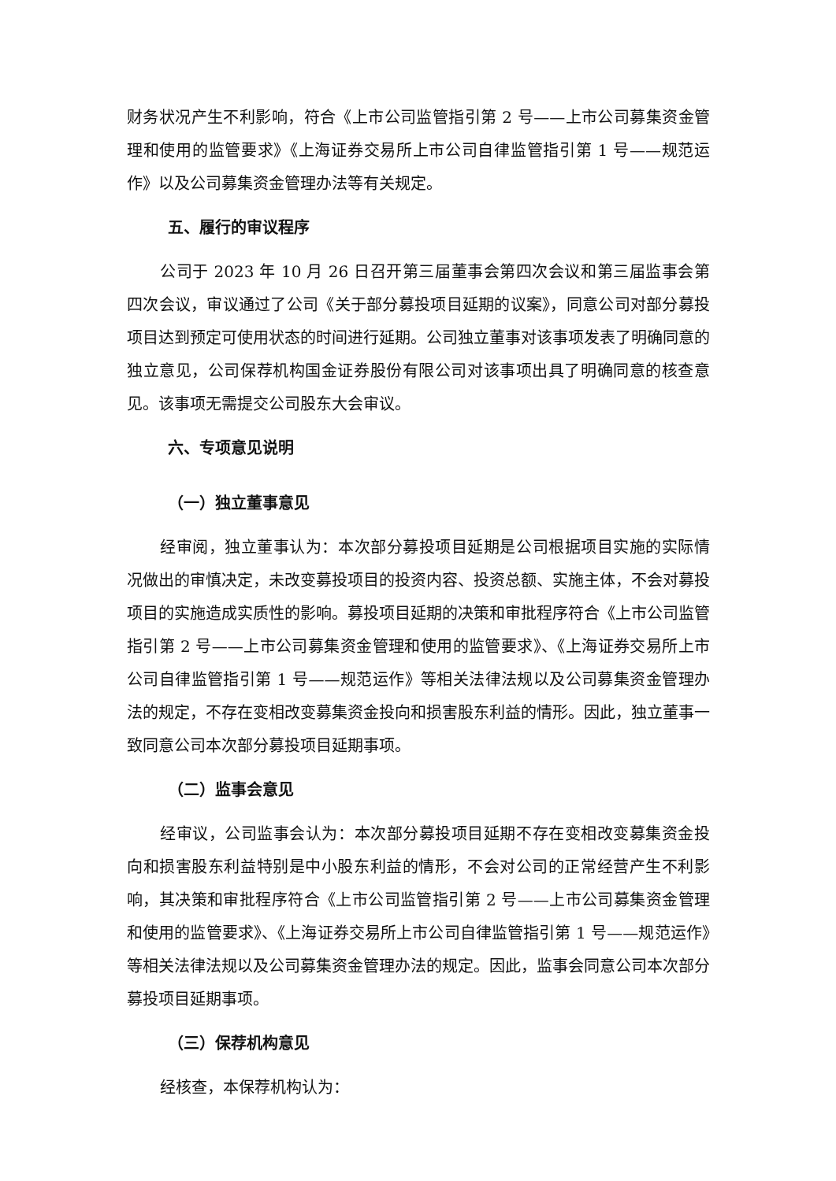财务状况产生不利影响，符合《上市公司监管指引第 2 号——上市公司募集资金管理和使用的监管要求》《上海证券交易所上市公司自律监管指引第 1 号——规范运作》以及公司募集资金管理办法等有关规定。
五、履行的审议程序
公司于 2023 年 10 月 26 日召开第三届董事会第四次会议和第三届监事会第四次会议，审议通过了公司《关于部分募投项目延期的议案》，同意公司对部分募投项目达到预定可使用状态的时间进行延期。公司独立董事对该事项发表了明确同意的独立意见，公司保荐机构国金证券股份有限公司对该事项出具了明确同意的核查意见。该事项无需提交公司股东大会审议。
六、专项意见说明
（一）独立董事意见
经审阅，独立董事认为：本次部分募投项目延期是公司根据项目实施的实际情况做出的审慎决定，未改变募投项目的投资内容、投资总额、实施主体，不会对募投项目的实施造成实质性的影响。募投项目延期的决策和审批程序符合《上市公司监管指引第 2 号——上市公司募集资金管理和使用的监管要求》、《上海证券交易所上市公司自律监管指引第 1 号——规范运作》等相关法律法规以及公司募集资金管理办法的规定，不存在变相改变募集资金投向和损害股东利益的情形。因此，独立董事一致同意公司本次部分募投项目延期事项。
（二）监事会意见
经审议，公司监事会认为：本次部分募投项目延期不存在变相改变募集资金投向和损害股东利益特别是中小股东利益的情形，不会对公司的正常经营产生不利影响，其决策和审批程序符合《上市公司监管指引第 2 号——上市公司募集资金管理和使用的监管要求》、《上海证券交易所上市公司自律监管指引第 1 号——规范运作》等相关法律法规以及公司募集资金管理办法的规定。因此，监事会同意公司本次部分募投项目延期事项。
（三）保荐机构意见
经核查，本保荐机构认为：